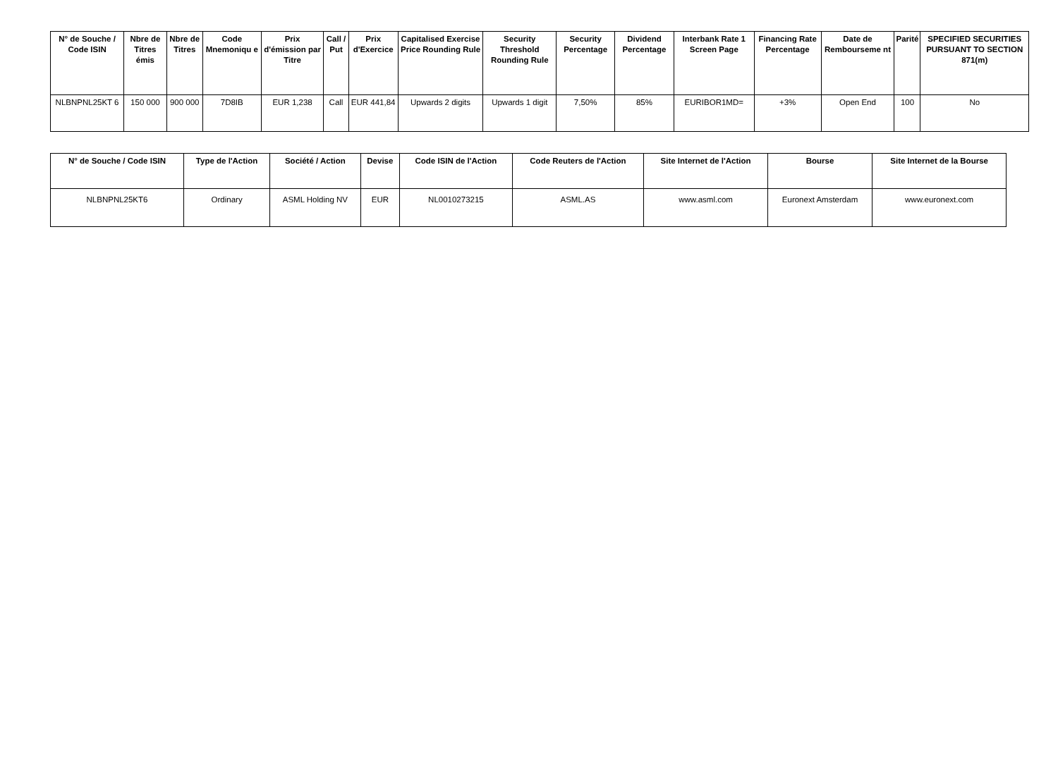| N° de Souche / Code ISIN | Nbre de Titres émis | Nbre de Titres | Code Mnemoniqu e | Prix d'émission par Titre | Call / Put | Prix d'Exercice | Capitalised Exercise Price Rounding Rule | Security Threshold Rounding Rule | Security Percentage | Dividend Percentage | Interbank Rate 1 Screen Page | Financing Rate Percentage | Date de Rembourseme nt | Parité | SPECIFIED SECURITIES PURSUANT TO SECTION 871(m) |
| --- | --- | --- | --- | --- | --- | --- | --- | --- | --- | --- | --- | --- | --- | --- | --- |
| NLBNPNL25KT 6 | 150 000 | 900 000 | 7D8IB | EUR 1,238 | Call | EUR 441,84 | Upwards 2 digits | Upwards 1 digit | 7,50% | 85% | EURIBOR1MD= | +3% | Open End | 100 | No |
| N° de Souche / Code ISIN | Type de l'Action | Société / Action | Devise | Code ISIN de l'Action | Code Reuters de l'Action | Site Internet de l'Action | Bourse | Site Internet de la Bourse |
| --- | --- | --- | --- | --- | --- | --- | --- | --- |
| NLBNPNL25KT6 | Ordinary | ASML Holding NV | EUR | NL0010273215 | ASML.AS | www.asml.com | Euronext Amsterdam | www.euronext.com |